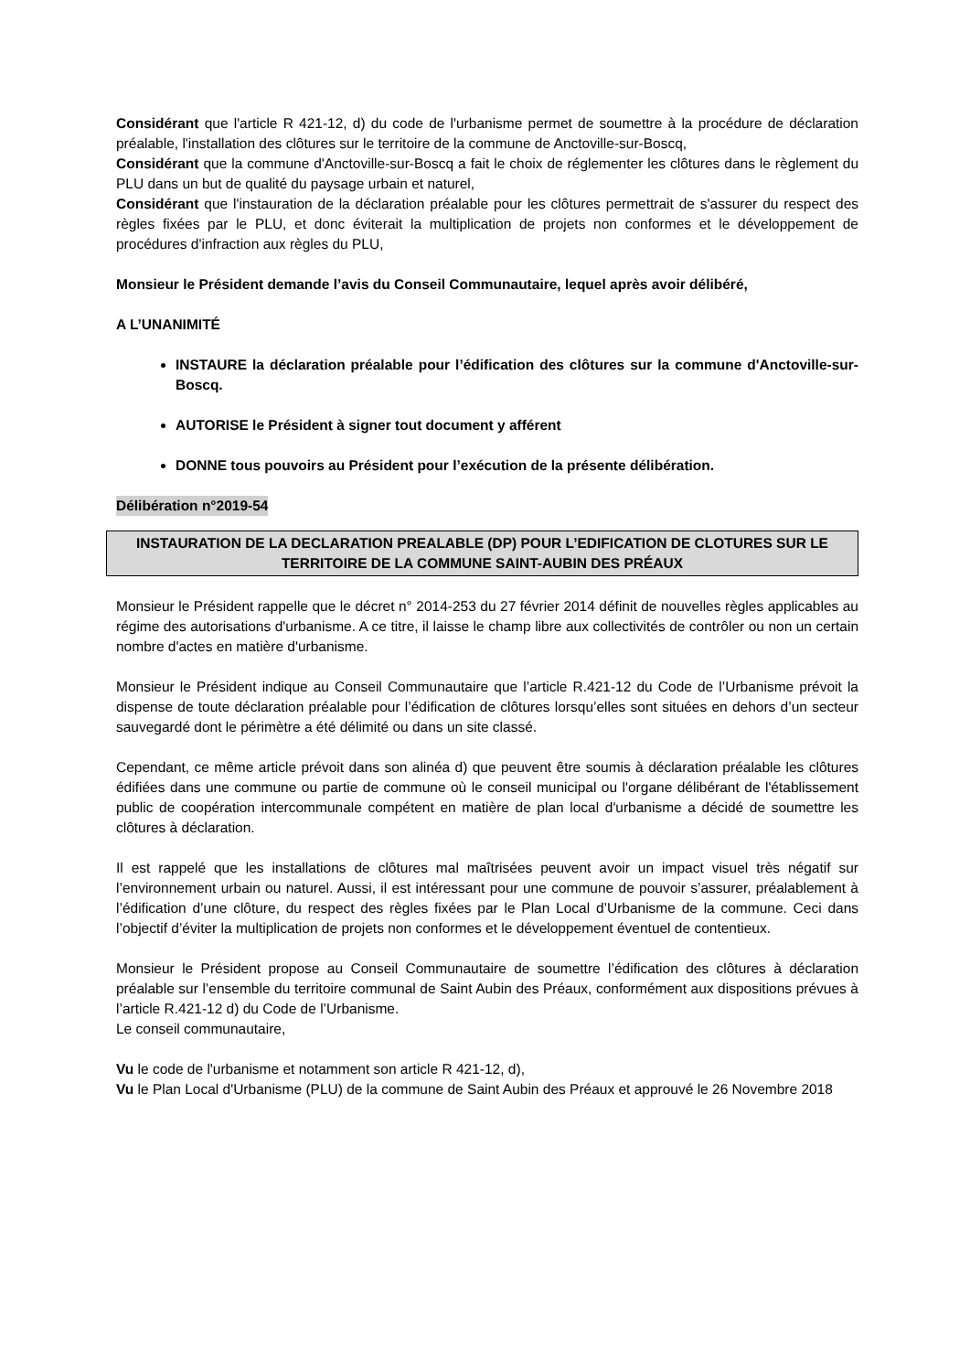Considérant que l'article R 421-12, d) du code de l'urbanisme permet de soumettre à la procédure de déclaration préalable, l'installation des clôtures sur le territoire de la commune de Anctoville-sur-Boscq,
Considérant que la commune d'Anctoville-sur-Boscq a fait le choix de réglementer les clôtures dans le règlement du PLU dans un but de qualité du paysage urbain et naturel,
Considérant que l'instauration de la déclaration préalable pour les clôtures permettrait de s'assurer du respect des règles fixées par le PLU, et donc éviterait la multiplication de projets non conformes et le développement de procédures d'infraction aux règles du PLU,
Monsieur le Président demande l’avis du Conseil Communautaire, lequel après avoir délibéré,
A L’UNANIMITÉ
INSTAURE la déclaration préalable pour l’édification des clôtures sur la commune d'Anctoville-sur-Boscq.
AUTORISE le Président à signer tout document y afférent
DONNE tous pouvoirs au Président pour l’exécution de la présente délibération.
Délibération n°2019-54
INSTAURATION DE LA DECLARATION PREALABLE (DP) POUR L’EDIFICATION DE CLOTURES SUR LE TERRITOIRE DE LA COMMUNE SAINT-AUBIN DES PRÉAUX
Monsieur le Président rappelle que le décret n° 2014-253 du 27 février 2014 définit de nouvelles règles applicables au régime des autorisations d'urbanisme. A ce titre, il laisse le champ libre aux collectivités de contrôler ou non un certain nombre d'actes en matière d'urbanisme.
Monsieur le Président indique au Conseil Communautaire que l’article R.421-12 du Code de l’Urbanisme prévoit la dispense de toute déclaration préalable pour l’édification de clôtures lorsqu’elles sont situées en dehors d’un secteur sauvegardé dont le périmètre a été délimité ou dans un site classé.
Cependant, ce même article prévoit dans son alinéa d) que peuvent être soumis à déclaration préalable les clôtures édifiées dans une commune ou partie de commune où le conseil municipal ou l'organe délibérant de l'établissement public de coopération intercommunale compétent en matière de plan local d'urbanisme a décidé de soumettre les clôtures à déclaration.
Il est rappelé que les installations de clôtures mal maîtrisées peuvent avoir un impact visuel très négatif sur l’environnement urbain ou naturel. Aussi, il est intéressant pour une commune de pouvoir s’assurer, préalablement à l’édification d’une clôture, du respect des règles fixées par le Plan Local d’Urbanisme de la commune. Ceci dans l’objectif d’éviter la multiplication de projets non conformes et le développement éventuel de contentieux.
Monsieur le Président propose au Conseil Communautaire de soumettre l’édification des clôtures à déclaration préalable sur l’ensemble du territoire communal de Saint Aubin des Préaux, conformément aux dispositions prévues à l’article R.421-12 d) du Code de l’Urbanisme.
Le conseil communautaire,
Vu le code de l'urbanisme et notamment son article R 421-12, d),
Vu le Plan Local d'Urbanisme (PLU) de la commune de Saint Aubin des Préaux et approuvé le 26 Novembre 2018